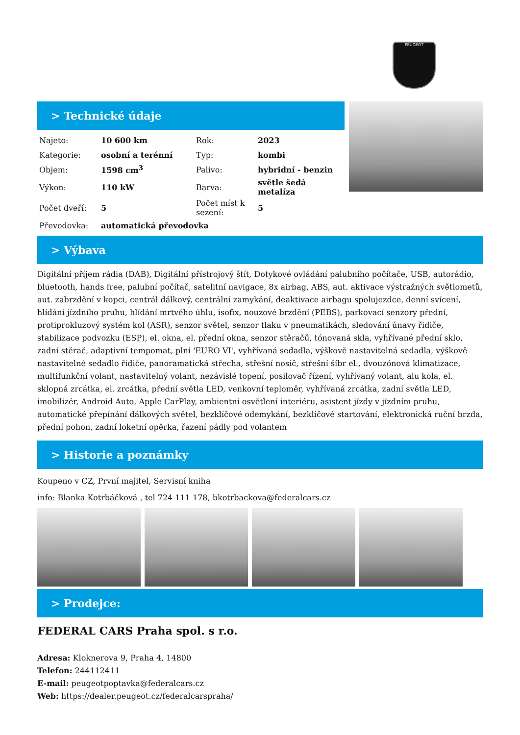PEUGEOT
> Technické údaje
| Najeto: | 10 600 km | Rok: | 2023 |
| Kategorie: | osobní a terénní | Typ: | kombi |
| Objem: | 1598 cm<sup>3</sup> | Palivo: | hybridní - benzin |
| Výkon: | 110 kW | Barva: | světle šedá metalíza |
| Počet dveří: | 5 | Počet míst k sezení: | 5 |
| Převodovka: | automatická převodovka | | |
> Výbava
Digitální příjem rádia (DAB), Digitální přístrojový štít, Dotykové ovládání palubního počítače, USB, autorádio, bluetooth, hands free, palubní počítač, satelitní navigace, 8x airbag, ABS, aut. aktivace výstražných světlometů, aut. zabrzdění v kopci, centrál dálkový, centrální zamykání, deaktivace airbagu spolujezdce, denní svícení, hlídání jízdního pruhu, hlídání mrtvého úhlu, isofix, nouzové brzdění (PEBS), parkovací senzory přední, protiprokluzový systém kol (ASR), senzor světel, senzor tlaku v pneumatikách, sledování únavy řidiče, stabilizace podvozku (ESP), el. okna, el. přední okna, senzor stěračů, tónovaná skla, vyhřívané přední sklo, zadní stěrač, adaptivní tempomat, plní 'EURO VI', vyhřívaná sedadla, výškově nastavitelná sedadla, výškově nastavitelné sedadlo řidiče, panoramatická střecha, střešní nosič, střešní šíbr el., dvouzónová klimatizace, multifunkční volant, nastavitelný volant, nezávislé topení, posilovač řízení, vyhřívaný volant, alu kola, el. sklopná zrcátka, el. zrcátka, přední světla LED, venkovní teploměr, vyhřívaná zrcátka, zadní světla LED, imobilizér, Android Auto, Apple CarPlay, ambientní osvětlení interiéru, asistent jízdy v jízdním pruhu, automatické přepínání dálkových světel, bezklíčové odemykání, bezklíčové startování, elektronická ruční brzda, přední pohon, zadní loketní opěrka, řazení pádly pod volantem
> Historie a poznámky
Koupeno v CZ, První majitel, Servisní kniha
info: Blanka Kotrbáčková , tel 724 111 178, bkotrbackova@federalcars.cz
> Prodejce:
FEDERAL CARS Praha spol. s r.o.
Adresa: Kloknerova 9, Praha 4, 14800
Telefon: 244112411
E-mail: peugeotpoptavka@federalcars.cz
Web: https://dealer.peugeot.cz/federalcarspraha/